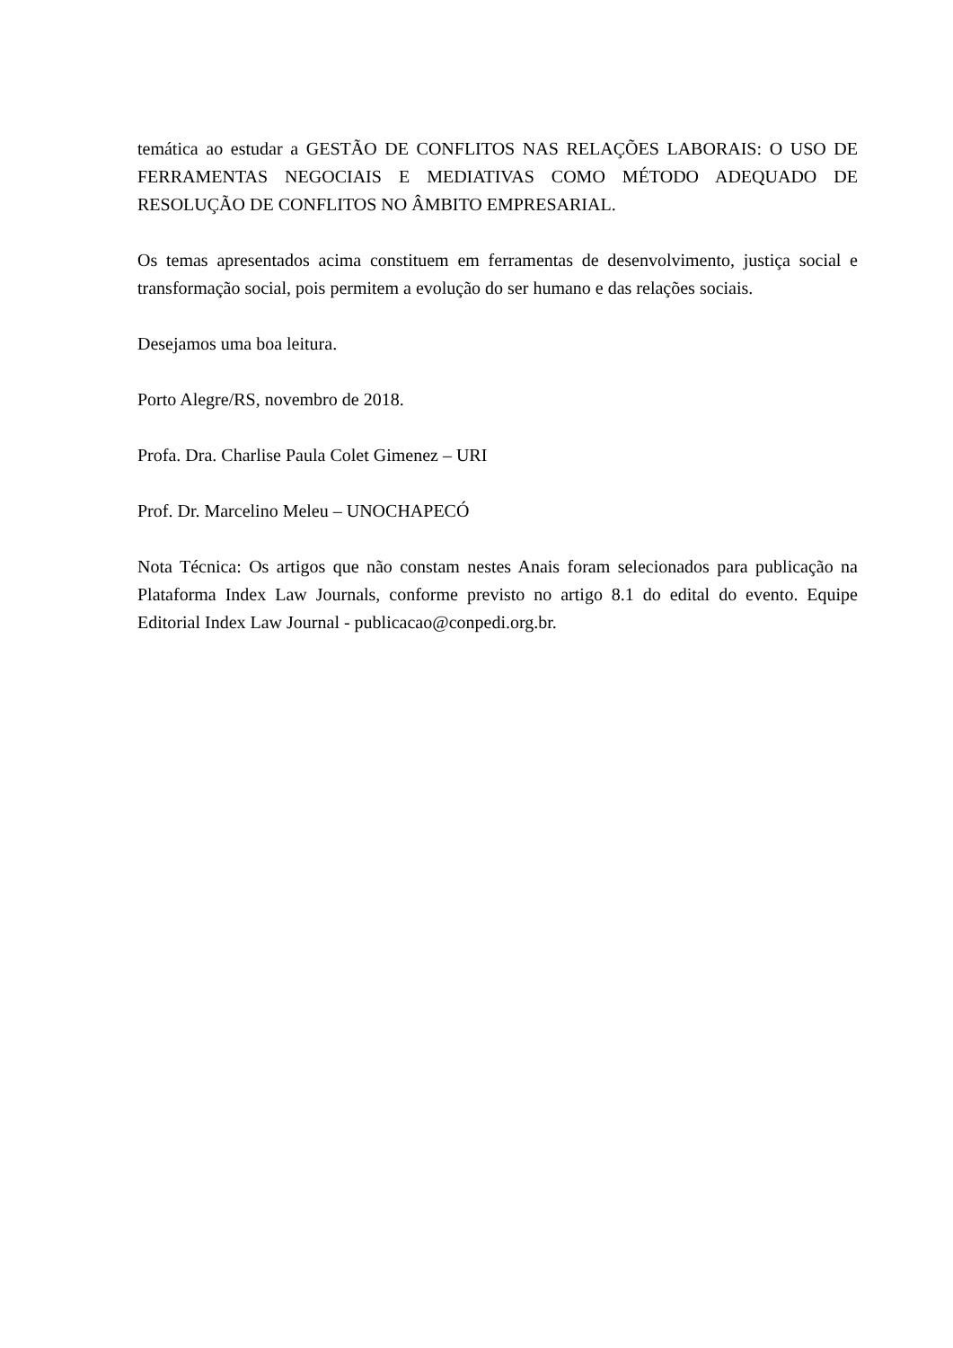temática ao estudar a GESTÃO DE CONFLITOS NAS RELAÇÕES LABORAIS: O USO DE FERRAMENTAS NEGOCIAIS E MEDIATIVAS COMO MÉTODO ADEQUADO DE RESOLUÇÃO DE CONFLITOS NO ÂMBITO EMPRESARIAL.
Os temas apresentados acima constituem em ferramentas de desenvolvimento, justiça social e transformação social, pois permitem a evolução do ser humano e das relações sociais.
Desejamos uma boa leitura.
Porto Alegre/RS, novembro de 2018.
Profa. Dra. Charlise Paula Colet Gimenez – URI
Prof. Dr. Marcelino Meleu – UNOCHAPECÓ
Nota Técnica: Os artigos que não constam nestes Anais foram selecionados para publicação na Plataforma Index Law Journals, conforme previsto no artigo 8.1 do edital do evento. Equipe Editorial Index Law Journal - publicacao@conpedi.org.br.